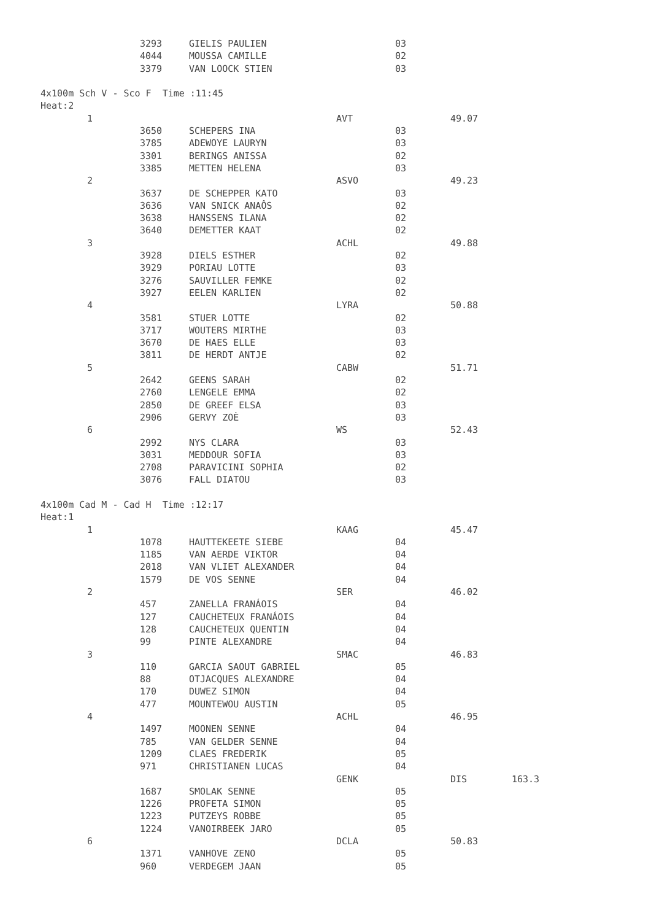| | 3293 | GIELIS PAULIEN | | 03 | | |
| | 4044 | MOUSSA CAMILLE | | 02 | | |
| | 3379 | VAN LOOCK STIEN | | 03 | | |
| 4x100m Sch V - Sco F Time :11:45 | | | | | | |
| Heat:2 | | | | | | |
| 1 | | | AVT | | 49.07 | |
| | 3650 | SCHEPERS INA | | 03 | | |
| | 3785 | ADEWOYE LAURYN | | 03 | | |
| | 3301 | BERINGS ANISSA | | 02 | | |
| | 3385 | METTEN HELENA | | 03 | | |
| 2 | | | ASVO | | 49.23 | |
| | 3637 | DE SCHEPPER KATO | | 03 | | |
| | 3636 | VAN SNICK ANAÔS | | 02 | | |
| | 3638 | HANSSENS ILANA | | 02 | | |
| | 3640 | DEMETTER KAAT | | 02 | | |
| 3 | | | ACHL | | 49.88 | |
| | 3928 | DIELS ESTHER | | 02 | | |
| | 3929 | PORIAU LOTTE | | 03 | | |
| | 3276 | SAUVILLER FEMKE | | 02 | | |
| | 3927 | EELEN KARLIEN | | 02 | | |
| 4 | | | LYRA | | 50.88 | |
| | 3581 | STUER LOTTE | | 02 | | |
| | 3717 | WOUTERS MIRTHE | | 03 | | |
| | 3670 | DE HAES ELLE | | 03 | | |
| | 3811 | DE HERDT ANTJE | | 02 | | |
| 5 | | | CABW | | 51.71 | |
| | 2642 | GEENS SARAH | | 02 | | |
| | 2760 | LENGELE EMMA | | 02 | | |
| | 2850 | DE GREEF ELSA | | 03 | | |
| | 2906 | GERVY ZOÈ | | 03 | | |
| 6 | | | WS | | 52.43 | |
| | 2992 | NYS CLARA | | 03 | | |
| | 3031 | MEDDOUR SOFIA | | 03 | | |
| | 2708 | PARAVICINI SOPHIA | | 02 | | |
| | 3076 | FALL DIATOU | | 03 | | |
| 4x100m Cad M - Cad H Time :12:17 | | | | | | |
| Heat:1 | | | | | | |
| 1 | | | KAAG | | 45.47 | |
| | 1078 | HAUTTEKEETE SIEBE | | 04 | | |
| | 1185 | VAN AERDE VIKTOR | | 04 | | |
| | 2018 | VAN VLIET ALEXANDER | | 04 | | |
| | 1579 | DE VOS SENNE | | 04 | | |
| 2 | | | SER | | 46.02 | |
| | 457 | ZANELLA FRANÁOIS | | 04 | | |
| | 127 | CAUCHETEUX FRANÁOIS | | 04 | | |
| | 128 | CAUCHETEUX QUENTIN | | 04 | | |
| | 99 | PINTE ALEXANDRE | | 04 | | |
| 3 | | | SMAC | | 46.83 | |
| | 110 | GARCIA SAOUT GABRIEL | | 05 | | |
| | 88 | OTJACQUES ALEXANDRE | | 04 | | |
| | 170 | DUWEZ SIMON | | 04 | | |
| | 477 | MOUNTEWOU AUSTIN | | 05 | | |
| 4 | | | ACHL | | 46.95 | |
| | 1497 | MOONEN SENNE | | 04 | | |
| | 785 | VAN GELDER SENNE | | 04 | | |
| | 1209 | CLAES FREDERIK | | 05 | | |
| | 971 | CHRISTIANEN LUCAS | | 04 | | |
| | | | GENK | | DIS | 163.3 |
| | 1687 | SMOLAK SENNE | | 05 | | |
| | 1226 | PROFETA SIMON | | 05 | | |
| | 1223 | PUTZEYS ROBBE | | 05 | | |
| | 1224 | VANOIRBEEK JARO | | 05 | | |
| 6 | | | DCLA | | 50.83 | |
| | 1371 | VANHOVE ZENO | | 05 | | |
| | 960 | VERDEGEM JAAN | | 05 | | |